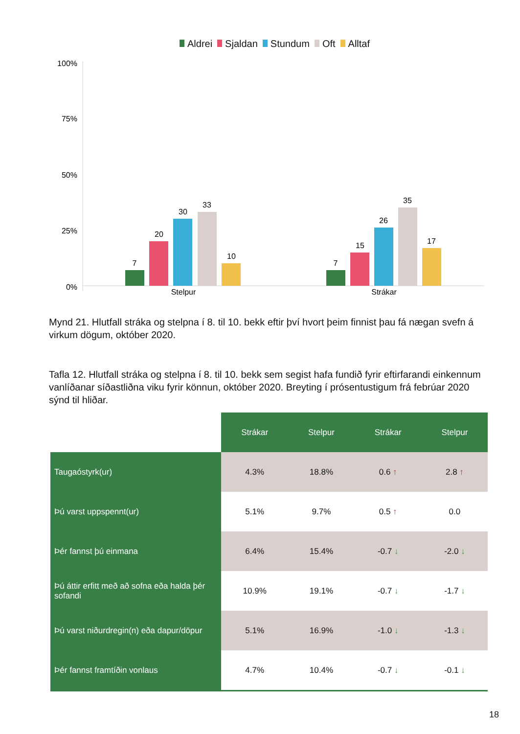Aldrei Sjaldan Stundum Oft Alltaf
100%
75%
50%
25%
0%
7
20
30
33
10
7
15
26
35
17
Stelpur
Strákar
Mynd 21. Hlutfall stráka og stelpna í 8. til 10. bekk eftir því hvort þeim finnist þau fá nægan svefn á virkum dögum, október 2020.
Tafla 12. Hlutfall stráka og stelpna í 8. til 10. bekk sem segist hafa fundið fyrir eftirfarandi einkennum vanlíðanar síðastliðna viku fyrir könnun, október 2020. Breyting í prósentustigum frá febrúar 2020 sýnd til hliðar.
| | Strákar | Stelpur | Strákar | Stelpur |
| Taugaóstyrk(ur) | 4.3% | 18.8% | 0.6 ↑ | 2.8 ↑ |
| Þú varst uppspennt(ur) | 5.1% | 9.7% | 0.5 ↑ | 0.0 |
| Þér fannst þú einmana | 6.4% | 15.4% | -0.7 ↓ | -2.0 ↓ |
| Þú áttir erfitt með að sofna eða halda þér sofandi | 10.9% | 19.1% | -0.7 ↓ | -1.7 ↓ |
| Þú varst niðurdregin(n) eða dapur/döpur | 5.1% | 16.9% | -1.0 ↓ | -1.3 ↓ |
| Þér fannst framtíðin vonlaus | 4.7% | 10.4% | -0.7 ↓ | -0.1 ↓ |
18